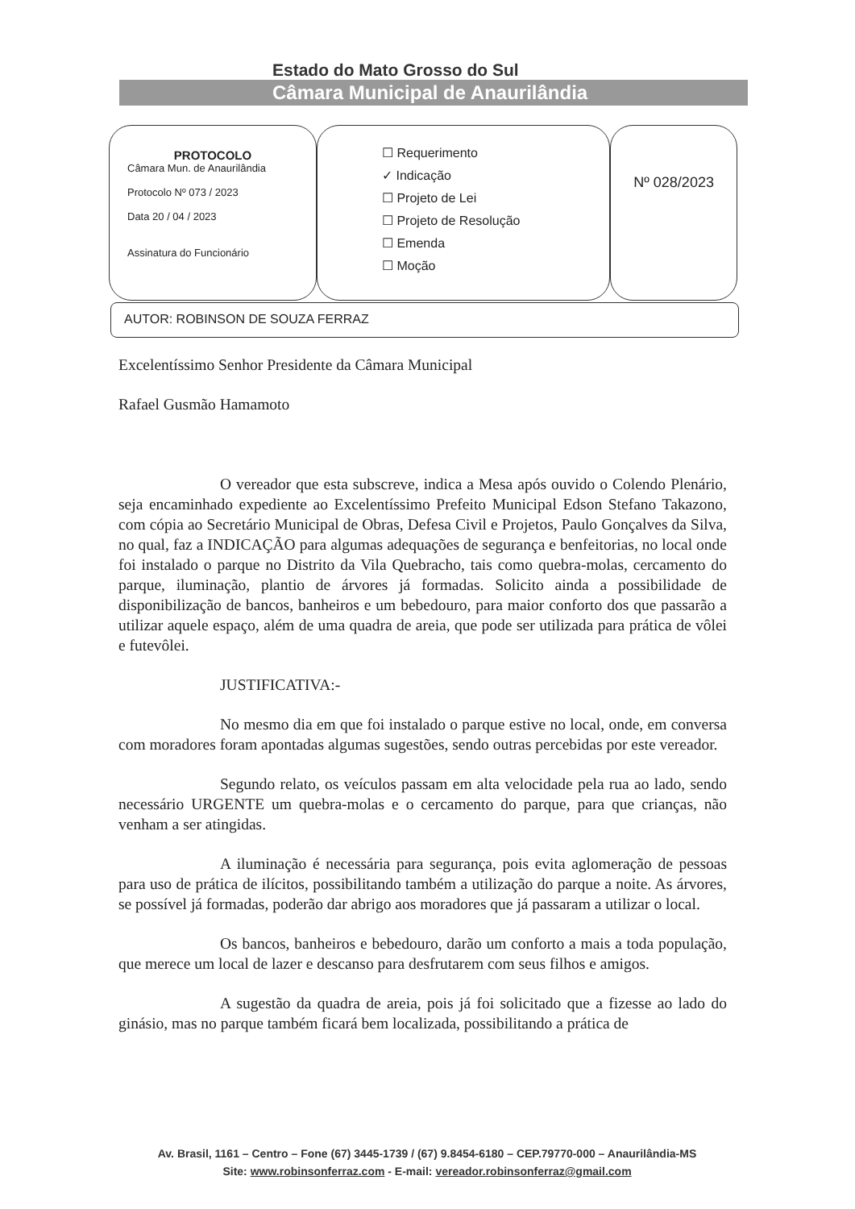Estado do Mato Grosso do Sul
Câmara Municipal de Anaurilândia
PROTOCOLO
Câmara Mun. de Anaurilândia
Protocolo Nº 073 / 2023
Data 20 / 04 / 2023
Assinatura do Funcionário
☐ Requerimento
✓ Indicação
☐ Projeto de Lei
☐ Projeto de Resolução
☐ Emenda
☐ Moção
Nº 028/2023
AUTOR: ROBINSON DE SOUZA FERRAZ
Excelentíssimo Senhor Presidente da Câmara Municipal
Rafael Gusmão Hamamoto
O vereador que esta subscreve, indica a Mesa após ouvido o Colendo Plenário, seja encaminhado expediente ao Excelentíssimo Prefeito Municipal Edson Stefano Takazono, com cópia ao Secretário Municipal de Obras, Defesa Civil e Projetos, Paulo Gonçalves da Silva, no qual, faz a INDICAÇÃO para algumas adequações de segurança e benfeitorias, no local onde foi instalado o parque no Distrito da Vila Quebracho, tais como quebra-molas, cercamento do parque, iluminação, plantio de árvores já formadas. Solicito ainda a possibilidade de disponibilização de bancos, banheiros e um bebedouro, para maior conforto dos que passarão a utilizar aquele espaço, além de uma quadra de areia, que pode ser utilizada para prática de vôlei e futevôlei.
JUSTIFICATIVA:-
No mesmo dia em que foi instalado o parque estive no local, onde, em conversa com moradores foram apontadas algumas sugestões, sendo outras percebidas por este vereador.
Segundo relato, os veículos passam em alta velocidade pela rua ao lado, sendo necessário URGENTE um quebra-molas e o cercamento do parque, para que crianças, não venham a ser atingidas.
A iluminação é necessária para segurança, pois evita aglomeração de pessoas para uso de prática de ilícitos, possibilitando também a utilização do parque a noite. As árvores, se possível já formadas, poderão dar abrigo aos moradores que já passaram a utilizar o local.
Os bancos, banheiros e bebedouro, darão um conforto a mais a toda população, que merece um local de lazer e descanso para desfrutarem com seus filhos e amigos.
A sugestão da quadra de areia, pois já foi solicitado que a fizesse ao lado do ginásio, mas no parque também ficará bem localizada, possibilitando a prática de
Av. Brasil, 1161 – Centro – Fone (67) 3445-1739 / (67) 9.8454-6180 – CEP.79770-000 – Anaurilândia-MS
Site: www.robinsonferraz.com - E-mail: vereador.robinsonferraz@gmail.com